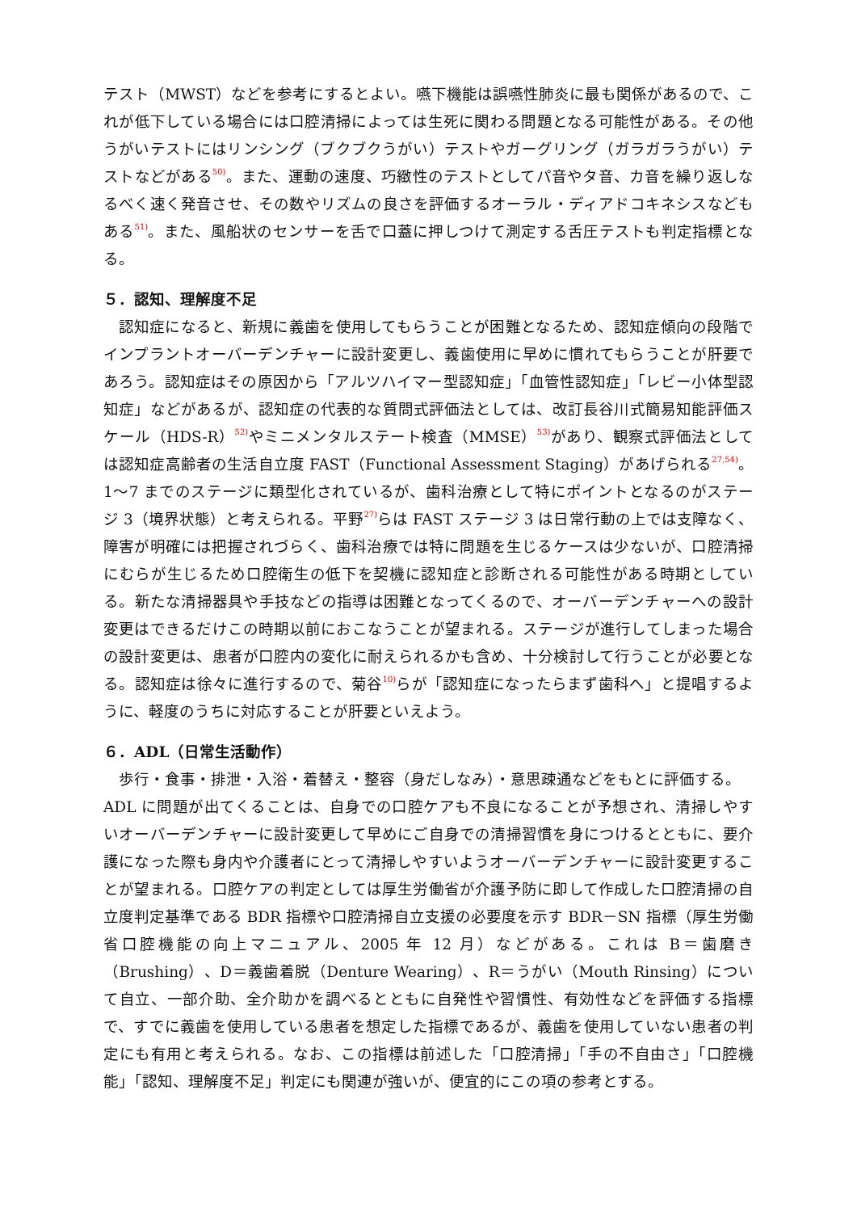テスト（MWST）などを参考にするとよい。嚥下機能は誤嚥性肺炎に最も関係があるので、これが低下している場合には口腔清掃によっては生死に関わる問題となる可能性がある。その他うがいテストにはリンシング（ブクブクうがい）テストやガーグリング（ガラガラうがい）テストなどがある<sup>50)</sup>。また、運動の速度、巧緻性のテストとしてパ音やタ音、カ音を繰り返しなるべく速く発音させ、その数やリズムの良さを評価するオーラル・ディアドコキネシスなどもある<sup>51)</sup>。また、風船状のセンサーを舌で口蓋に押しつけて測定する舌圧テストも判定指標となる。
５．認知、理解度不足
認知症になると、新規に義歯を使用してもらうことが困難となるため、認知症傾向の段階でインプラントオーバーデンチャーに設計変更し、義歯使用に早めに慣れてもらうことが肝要であろう。認知症はその原因から「アルツハイマー型認知症」「血管性認知症」「レビー小体型認知症」などがあるが、認知症の代表的な質問式評価法としては、改訂長谷川式簡易知能評価スケール（HDS-R）<sup>52)</sup>やミニメンタルステート検査（MMSE）<sup>53)</sup>があり、観察式評価法としては認知症高齢者の生活自立度 FAST（Functional Assessment Staging）があげられる<sup>27,54)</sup>。1～7 までのステージに類型化されているが、歯科治療として特にポイントとなるのがステージ 3（境界状態）と考えられる。平野<sup>27)</sup>らは FAST ステージ 3 は日常行動の上では支障なく、障害が明確には把握されづらく、歯科治療では特に問題を生じるケースは少ないが、口腔清掃にむらが生じるため口腔衛生の低下を契機に認知症と診断される可能性がある時期としている。新たな清掃器具や手技などの指導は困難となってくるので、オーバーデンチャーへの設計変更はできるだけこの時期以前におこなうことが望まれる。ステージが進行してしまった場合の設計変更は、患者が口腔内の変化に耐えられるかも含め、十分検討して行うことが必要となる。認知症は徐々に進行するので、菊谷<sup>10)</sup>らが「認知症になったらまず歯科へ」と提唱するように、軽度のうちに対応することが肝要といえよう。
６．ADL（日常生活動作）
歩行・食事・排泄・入浴・着替え・整容（身だしなみ）・意思疎通などをもとに評価する。
ADL に問題が出てくることは、自身での口腔ケアも不良になることが予想され、清掃しやすいオーバーデンチャーに設計変更して早めにご自身での清掃習慣を身につけるとともに、要介護になった際も身内や介護者にとって清掃しやすいようオーバーデンチャーに設計変更することが望まれる。口腔ケアの判定としては厚生労働省が介護予防に即して作成した口腔清掃の自立度判定基準である BDR 指標や口腔清掃自立支援の必要度を示す BDR－SN 指標（厚生労働省口腔機能の向上マニュアル、2005 年 12 月）などがある。これは B＝歯磨き（Brushing）、D＝義歯着脱（Denture Wearing）、R＝うがい（Mouth Rinsing）について自立、一部介助、全介助かを調べるとともに自発性や習慣性、有効性などを評価する指標で、すでに義歯を使用している患者を想定した指標であるが、義歯を使用していない患者の判定にも有用と考えられる。なお、この指標は前述した「口腔清掃」「手の不自由さ」「口腔機能」「認知、理解度不足」判定にも関連が強いが、便宜的にこの項の参考とする。